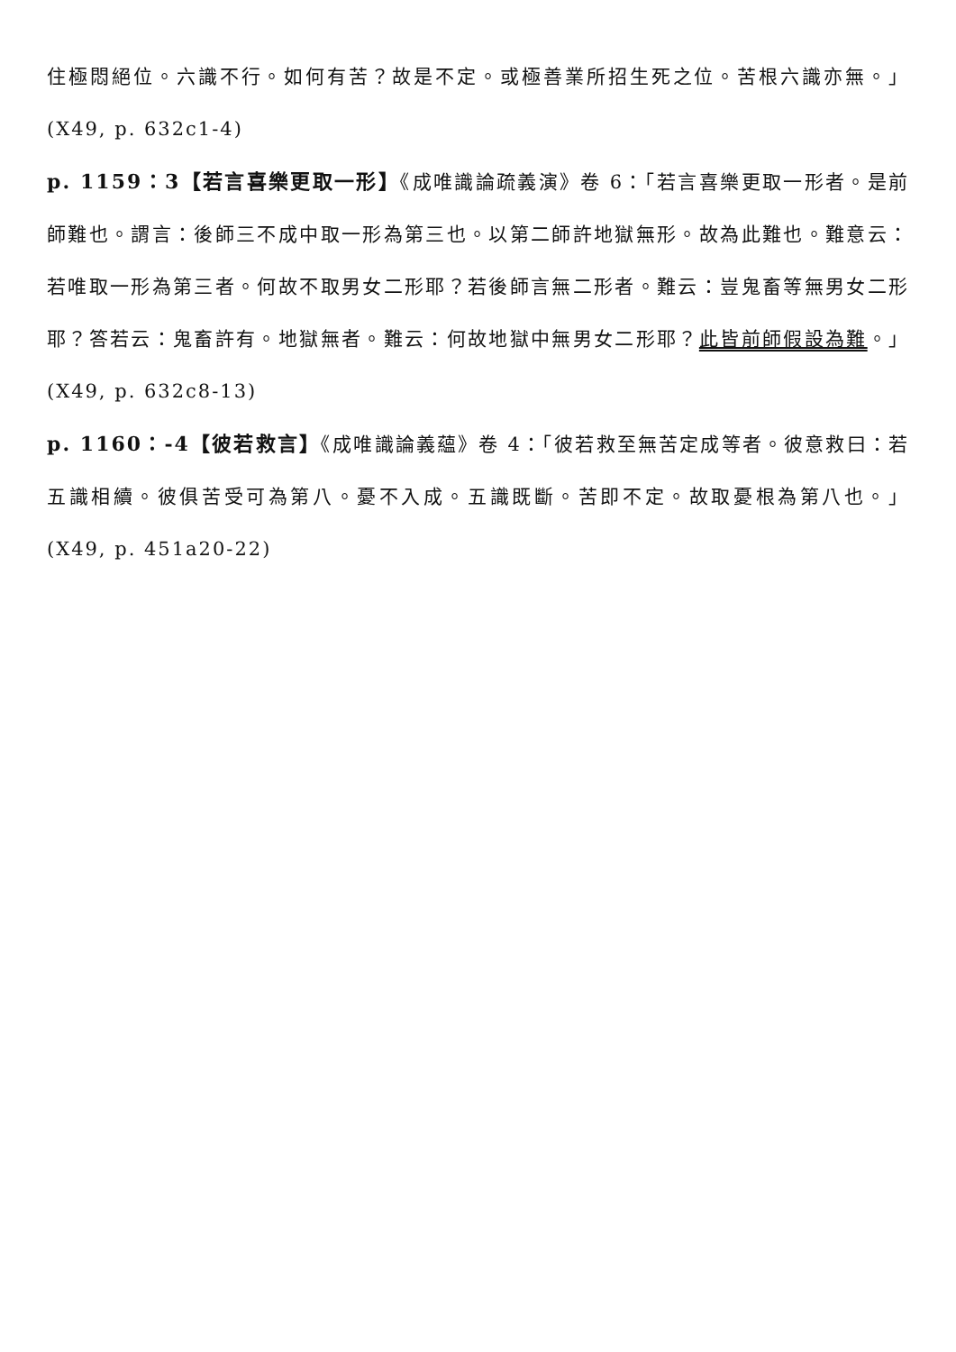住極悶絕位。六識不行。如何有苦？故是不定。或極善業所招生死之位。苦根六識亦無。」(X49, p. 632c1-4)
p. 1159：3【若言喜樂更取一形】《成唯識論疏義演》卷 6：「若言喜樂更取一形者。是前師難也。謂言：後師三不成中取一形為第三也。以第二師許地獄無形。故為此難也。難意云：若唯取一形為第三者。何故不取男女二形耶？若後師言無二形者。難云：豈鬼畜等無男女二形耶？答若云：鬼畜許有。地獄無者。難云：何故地獄中無男女二形耶？此皆前師假設為難。」(X49, p. 632c8-13)
p. 1160：-4【彼若救言】《成唯識論義蘊》卷 4：「彼若救至無苦定成等者。彼意救曰：若五識相續。彼俱苦受可為第八。憂不入成。五識既斷。苦即不定。故取憂根為第八也。」(X49, p. 451a20-22)